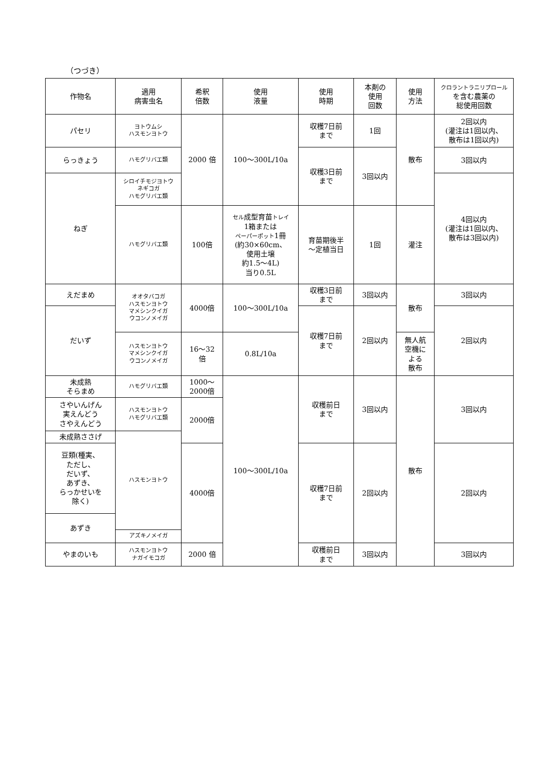（つづき）
| 作物名 | 適用 病害虫名 | 希釈 倍数 | 使用 液量 | 使用 時期 | 本剤の 使用 回数 | 使用 方法 | クロラントラニリプロール を含む農薬の 総使用回数 |
| パセリ | ヨトウムシ ハスモンヨトウ | 2000 倍 | 100～300L/10a | 収穫7日前 まで | 1回 | 散布 | 2回以内 (灌注は1回以内、 散布は1回以内) |
| らっきょう | ハモグリバエ類 | | | 収穫3日前 まで | 3回以内 | | 3回以内 |
| ねぎ | シロイチモジヨトウ ネギコガ ハモグリバエ類 | | | | | | 4回以内 (灌注は1回以内、 散布は3回以内) |
| | ハモグリバエ類 | 100倍 | セル 成型育苗 トレイ 1箱または ペーパーポット 1冊 (約30×60cm、 使用土壌 約1.5～4L) 当り0.5L | 育苗期後半 ～定植当日 | 1回 | 灌注 | |
| えだまめ | オオタバコガ ハスモンヨトウ マメシンクイガ ウコンノメイガ | 4000倍 | 100～300L/10a | 収穫3日前 まで | 3回以内 | 散布 | 3回以内 |
| だいず | | | | 収穫7日前 まで | 2回以内 | | 2回以内 |
| | ハスモンヨトウ マメシンクイガ ウコンノメイガ | 16～32 倍 | 0.8L/10a | | | 無人航 空機に よる 散布 | |
| 未成熟 そらまめ | ハモグリバエ類 | 1000～ 2000倍 | 100～300L/10a | 収穫前日 まで | 3回以内 | 散布 | 3回以内 |
| さやいんげん 実えんどう さやえんどう | ハスモンヨトウ ハモグリバエ類 | 2000倍 | | | | | |
| 未成熟ささげ | ハスモンヨトウ | | | | | | |
| 豆類(種実、 ただし、 だいず、 あずき、 らっかせいを 除く) | | 4000倍 | | 収穫7日前 まで | 2回以内 | | 2回以内 |
| あずき | | | | | | | |
| | アズキノメイガ | | | | | | |
| やまのいも | ハスモンヨトウ ナガイモコガ | 2000 倍 | | 収穫前日 まで | 3回以内 | | 3回以内 |